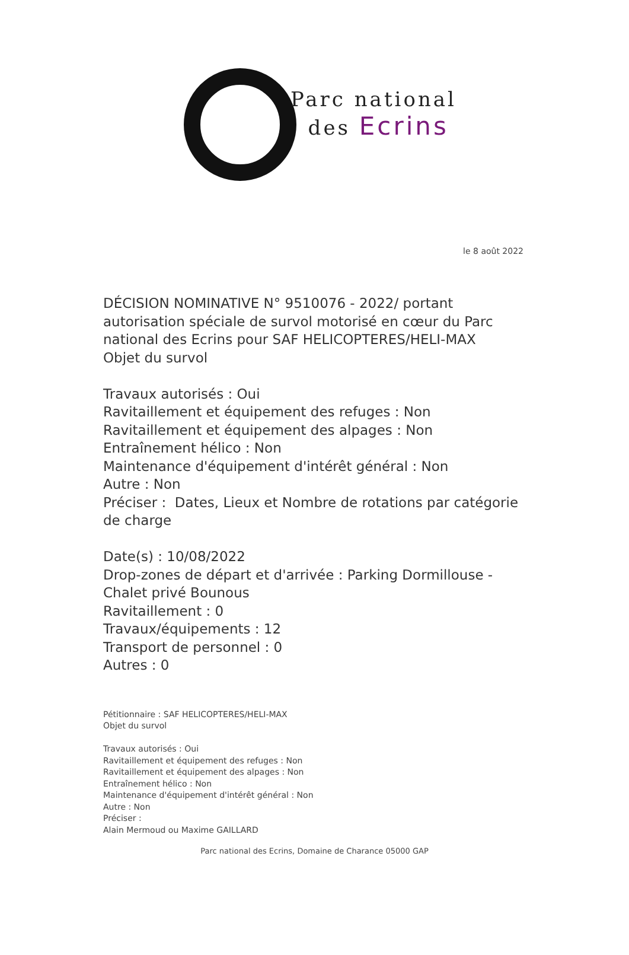Parc national
des Ecrins
le 8 août 2022
DÉCISION NOMINATIVE N° 9510076 - 2022/ portant
autorisation spéciale de survol motorisé en cœur du Parc
national des Ecrins pour SAF HELICOPTERES/HELI-MAX
Objet du survol
Travaux autorisés : Oui
Ravitaillement et équipement des refuges : Non
Ravitaillement et équipement des alpages : Non
Entraînement hélico : Non
Maintenance d'équipement d'intérêt général : Non
Autre : Non
Préciser : Dates, Lieux et Nombre de rotations par catégorie
de charge
Date(s) : 10/08/2022
Drop-zones de départ et d'arrivée : Parking Dormillouse -
Chalet privé Bounous
Ravitaillement : 0
Travaux/équipements : 12
Transport de personnel : 0
Autres : 0
Pétitionnaire : SAF HELICOPTERES/HELI-MAX
Objet du survol
Travaux autorisés : Oui
Ravitaillement et équipement des refuges : Non
Ravitaillement et équipement des alpages : Non
Entraînement hélico : Non
Maintenance d'équipement d'intérêt général : Non
Autre : Non
Préciser :
Alain Mermoud ou Maxime GAILLARD
Parc national des Ecrins, Domaine de Charance 05000 GAP